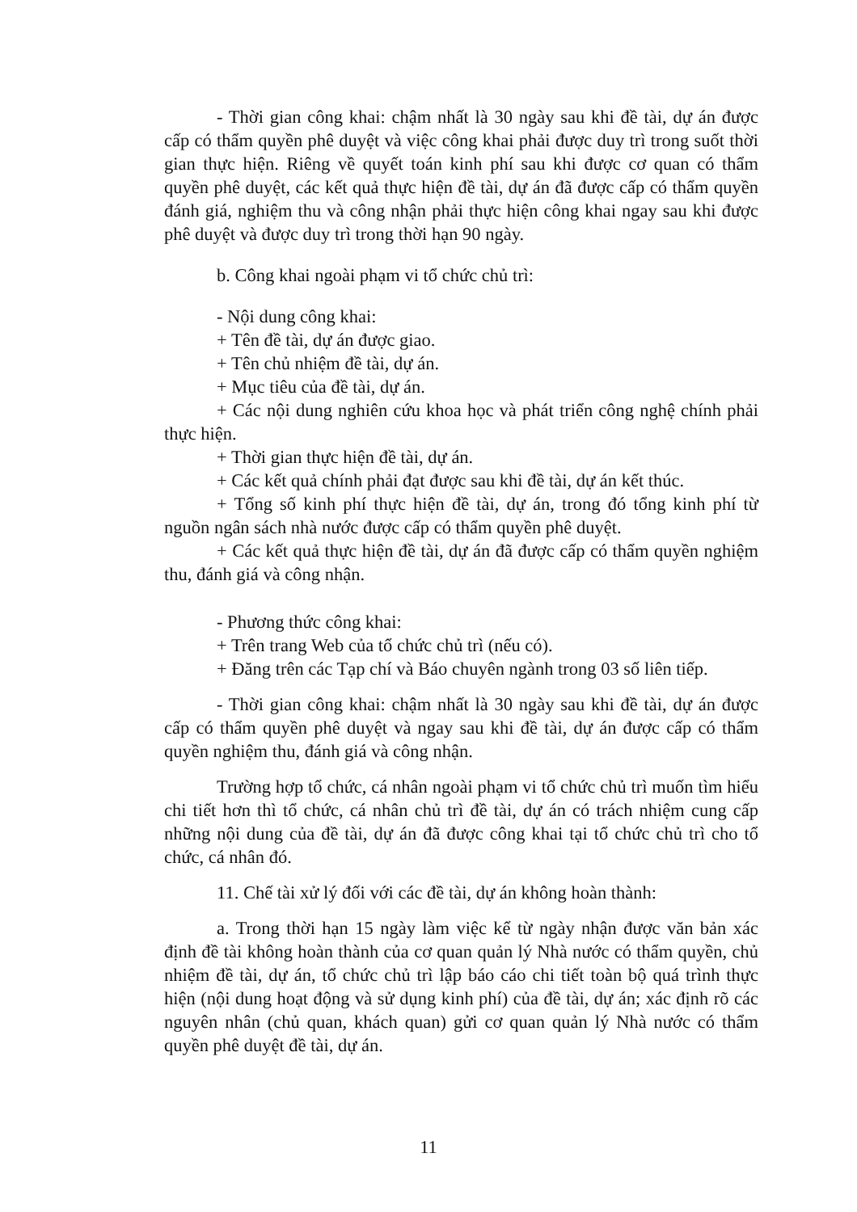- Thời gian công khai: chậm nhất là 30 ngày sau khi đề tài, dự án được cấp có thẩm quyền phê duyệt và việc công khai phải được duy trì trong suốt thời gian thực hiện. Riêng về quyết toán kinh phí sau khi được cơ quan có thẩm quyền phê duyệt, các kết quả thực hiện đề tài, dự án đã được cấp có thẩm quyền đánh giá, nghiệm thu và công nhận phải thực hiện công khai ngay sau khi được phê duyệt và được duy trì trong thời hạn 90 ngày.
b. Công khai ngoài phạm vi tổ chức chủ trì:
- Nội dung công khai:
+ Tên đề tài, dự án được giao.
+ Tên chủ nhiệm đề tài, dự án.
+ Mục tiêu của đề tài, dự án.
+ Các nội dung nghiên cứu khoa học và phát triển công nghệ chính phải thực hiện.
+ Thời gian thực hiện đề tài, dự án.
+ Các kết quả chính phải đạt được sau khi đề tài, dự án kết thúc.
+ Tổng số kinh phí thực hiện đề tài, dự án, trong đó tổng kinh phí từ nguồn ngân sách nhà nước được cấp có thẩm quyền phê duyệt.
+ Các kết quả thực hiện đề tài, dự án đã được cấp có thẩm quyền nghiệm thu, đánh giá và công nhận.
- Phương thức công khai:
+ Trên trang Web của tổ chức chủ trì (nếu có).
+ Đăng trên các Tạp chí và Báo chuyên ngành trong 03 số liên tiếp.
- Thời gian công khai: chậm nhất là 30 ngày sau khi đề tài, dự án được cấp có thẩm quyền phê duyệt và ngay sau khi đề tài, dự án được cấp có thẩm quyền nghiệm thu, đánh giá và công nhận.
Trường hợp tổ chức, cá nhân ngoài phạm vi tổ chức chủ trì muốn tìm hiểu chi tiết hơn thì tổ chức, cá nhân chủ trì đề tài, dự án có trách nhiệm cung cấp những nội dung của đề tài, dự án đã được công khai tại tổ chức chủ trì cho tổ chức, cá nhân đó.
11. Chế tài xử lý đối với các đề tài, dự án không hoàn thành:
a. Trong thời hạn 15 ngày làm việc kể từ ngày nhận được văn bản xác định đề tài không hoàn thành của cơ quan quản lý Nhà nước có thẩm quyền, chủ nhiệm đề tài, dự án, tổ chức chủ trì lập báo cáo chi tiết toàn bộ quá trình thực hiện (nội dung hoạt động và sử dụng kinh phí) của đề tài, dự án; xác định rõ các nguyên nhân (chủ quan, khách quan) gửi cơ quan quản lý Nhà nước có thẩm quyền phê duyệt đề tài, dự án.
11